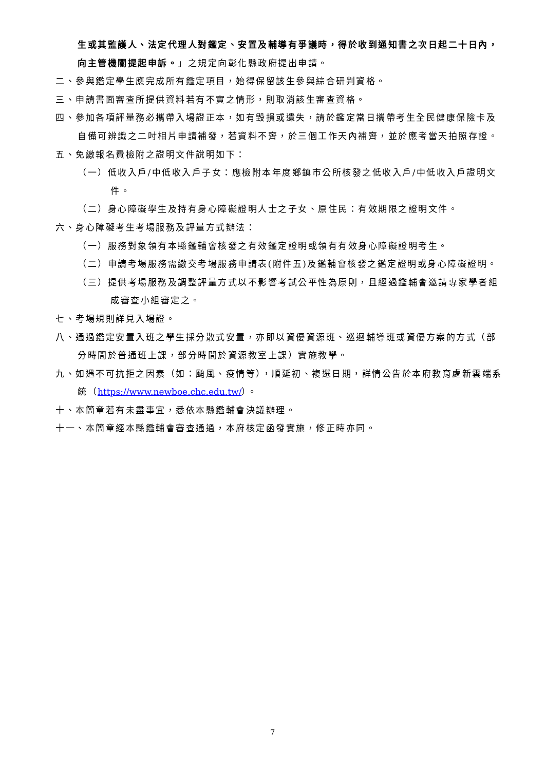生或其監護人、法定代理人對鑑定、安置及輔導有爭議時，得於收到通知書之次日起二十日內，向主管機關提起申訴。」之規定向彰化縣政府提出申請。
二、參與鑑定學生應完成所有鑑定項目，始得保留該生參與綜合研判資格。
三、申請書面審查所提供資料若有不實之情形，則取消該生審查資格。
四、參加各項評量務必攜帶入場證正本，如有毀損或遺失，請於鑑定當日攜帶考生全民健康保險卡及自備可辨識之二吋相片申請補發，若資料不齊，於三個工作天內補齊，並於應考當天拍照存證。
五、免繳報名費檢附之證明文件說明如下：
（一）低收入戶/中低收入戶子女：應檢附本年度鄉鎮市公所核發之低收入戶/中低收入戶證明文件。
（二）身心障礙學生及持有身心障礙證明人士之子女、原住民：有效期限之證明文件。
六、身心障礙考生考場服務及評量方式辦法：
（一）服務對象領有本縣鑑輔會核發之有效鑑定證明或領有有效身心障礙證明考生。
（二）申請考場服務需繳交考場服務申請表(附件五)及鑑輔會核發之鑑定證明或身心障礙證明。
（三）提供考場服務及調整評量方式以不影響考試公平性為原則，且經過鑑輔會邀請專家學者組成審查小組審定之。
七、考場規則詳見入場證。
八、通過鑑定安置入班之學生採分散式安置，亦即以資優資源班、巡迴輔導班或資優方案的方式（部分時間於普通班上課，部分時間於資源教室上課）實施教學。
九、如遇不可抗拒之因素（如：颱風、疫情等），順延初、複選日期，詳情公告於本府教育處新雲端系統（https://www.newboe.chc.edu.tw/）。
十、本簡章若有未盡事宜，悉依本縣鑑輔會決議辦理。
十一、本簡章經本縣鑑輔會審查通過，本府核定函發實施，修正時亦同。
7